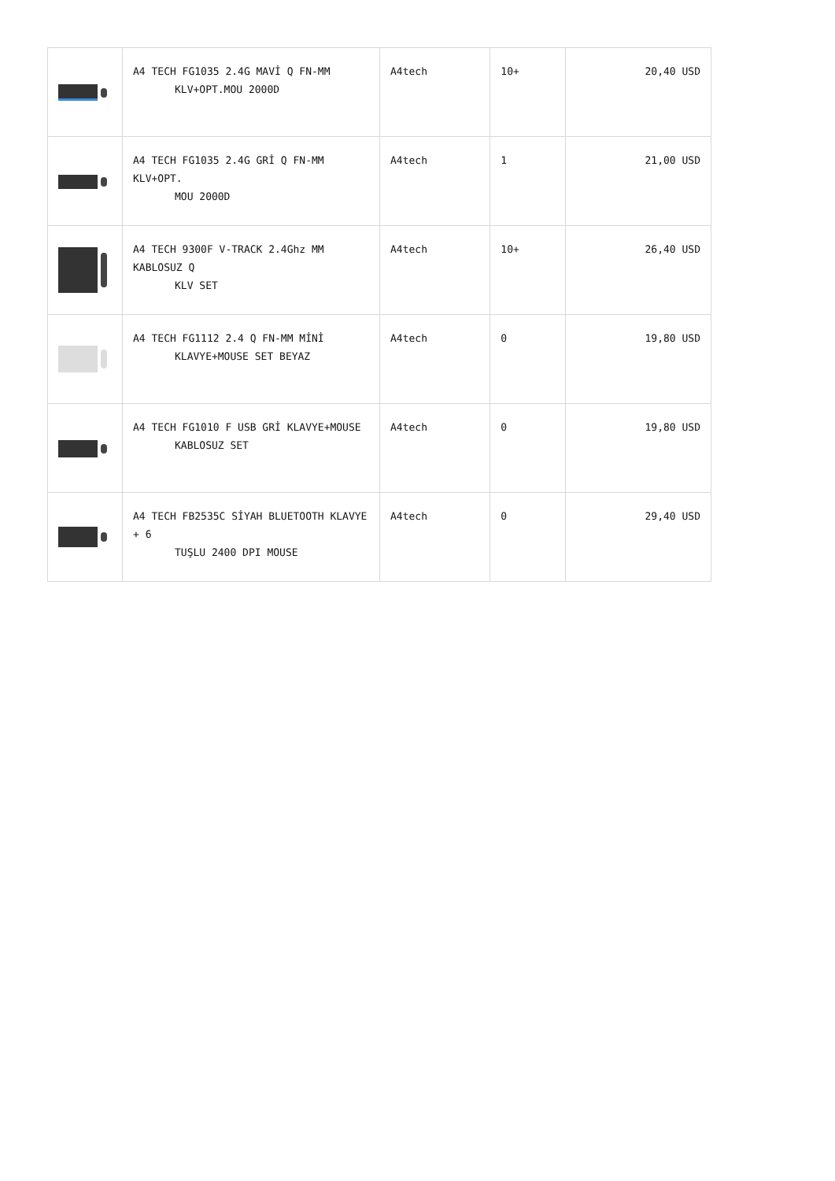| | A4 TECH FG1035 2.4G MAVİ Q FN-MM KLV+OPT.MOU 2000D | A4tech | 10+ | 20,40 USD |
| | A4 TECH FG1035 2.4G GRİ Q FN-MM KLV+OPT. MOU 2000D | A4tech | 1 | 21,00 USD |
| | A4 TECH 9300F V-TRACK 2.4Ghz MM KABLOSUZ Q KLV SET | A4tech | 10+ | 26,40 USD |
| | A4 TECH FG1112 2.4 Q FN-MM MİNİ KLAVYE+MOUSE SET BEYAZ | A4tech | 0 | 19,80 USD |
| | A4 TECH FG1010 F USB GRİ KLAVYE+MOUSE KABLOSUZ SET | A4tech | 0 | 19,80 USD |
| | A4 TECH FB2535C SİYAH BLUETOOTH KLAVYE + 6 TUŞLU 2400 DPI MOUSE | A4tech | 0 | 29,40 USD |